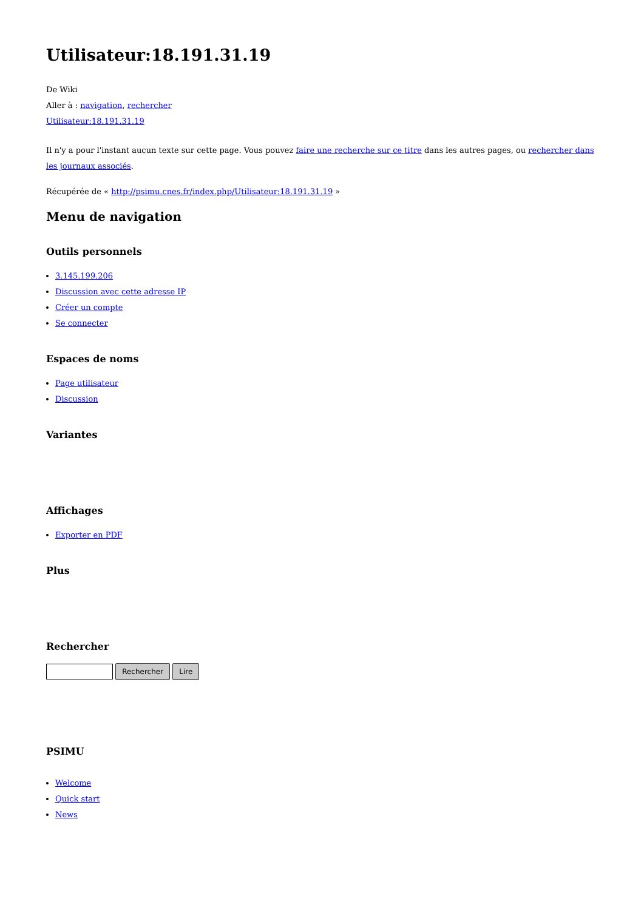Utilisateur:18.191.31.19
De Wiki
Aller à : navigation, rechercher
Utilisateur:18.191.31.19
Il n'y a pour l'instant aucun texte sur cette page. Vous pouvez faire une recherche sur ce titre dans les autres pages, ou rechercher dans les journaux associés.
Récupérée de « http://psimu.cnes.fr/index.php/Utilisateur:18.191.31.19 »
Menu de navigation
Outils personnels
3.145.199.206
Discussion avec cette adresse IP
Créer un compte
Se connecter
Espaces de noms
Page utilisateur
Discussion
Variantes
Affichages
Exporter en PDF
Plus
Rechercher
Rechercher Lire
PSIMU
Welcome
Quick start
News